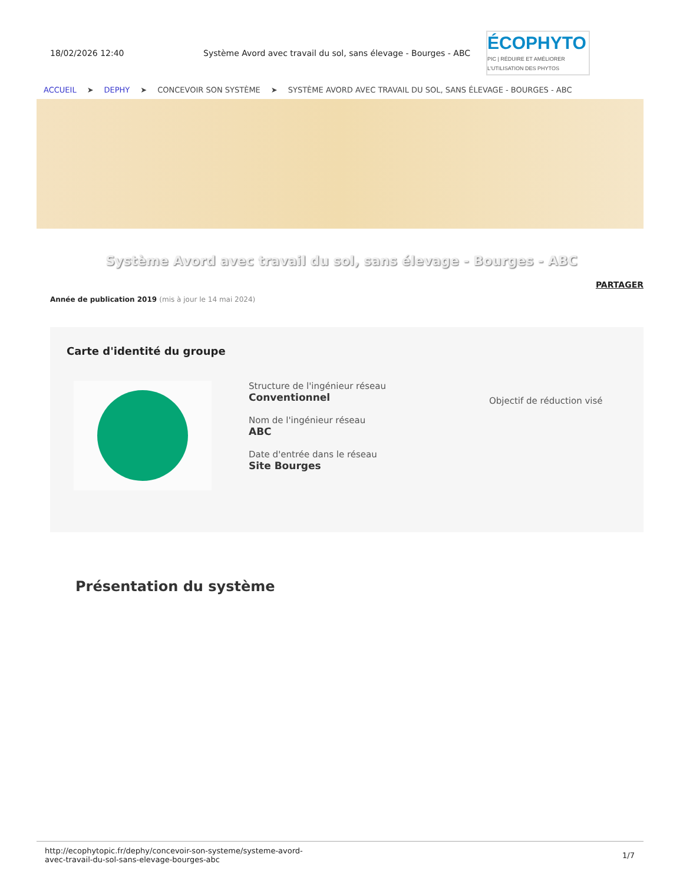18/02/2026 12:40
Système Avord avec travail du sol, sans élevage - Bourges - ABC
ÉCOPHYTO
PIC | RÉDUIRE ET AMÉLIORER L'UTILISATION DES PHYTOS
ACCUEIL ➤ DEPHY ➤ CONCEVOIR SON SYSTÈME ➤ SYSTÈME AVORD AVEC TRAVAIL DU SOL, SANS ÉLEVAGE - BOURGES - ABC
Système Avord avec travail du sol, sans élevage - Bourges - ABC
PARTAGER
Année de publication 2019 (mis à jour le 14 mai 2024)
Carte d'identité du groupe
Structure de l'ingénieur réseau
Conventionnel
Nom de l'ingénieur réseau
ABC
Date d'entrée dans le réseau
Site Bourges
Objectif de réduction visé
Présentation du système
http://ecophytopic.fr/dephy/concevoir-son-systeme/systeme-avord-
avec-travail-du-sol-sans-elevage-bourges-abc
1/7